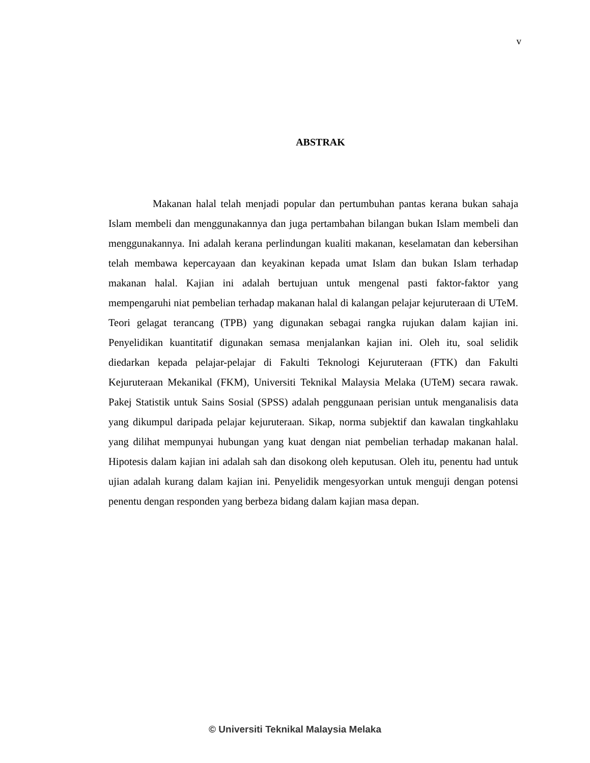v
ABSTRAK
Makanan halal telah menjadi popular dan pertumbuhan pantas kerana bukan sahaja Islam membeli dan menggunakannya dan juga pertambahan bilangan bukan Islam membeli dan menggunakannya. Ini adalah kerana perlindungan kualiti makanan, keselamatan dan kebersihan telah membawa kepercayaan dan keyakinan kepada umat Islam dan bukan Islam terhadap makanan halal. Kajian ini adalah bertujuan untuk mengenal pasti faktor-faktor yang mempengaruhi niat pembelian terhadap makanan halal di kalangan pelajar kejuruteraan di UTeM. Teori gelagat terancang (TPB) yang digunakan sebagai rangka rujukan dalam kajian ini. Penyelidikan kuantitatif digunakan semasa menjalankan kajian ini. Oleh itu, soal selidik diedarkan kepada pelajar-pelajar di Fakulti Teknologi Kejuruteraan (FTK) dan Fakulti Kejuruteraan Mekanikal (FKM), Universiti Teknikal Malaysia Melaka (UTeM) secara rawak. Pakej Statistik untuk Sains Sosial (SPSS) adalah penggunaan perisian untuk menganalisis data yang dikumpul daripada pelajar kejuruteraan. Sikap, norma subjektif dan kawalan tingkahlaku yang dilihat mempunyai hubungan yang kuat dengan niat pembelian terhadap makanan halal. Hipotesis dalam kajian ini adalah sah dan disokong oleh keputusan. Oleh itu, penentu had untuk ujian adalah kurang dalam kajian ini. Penyelidik mengesyorkan untuk menguji dengan potensi penentu dengan responden yang berbeza bidang dalam kajian masa depan.
© Universiti Teknikal Malaysia Melaka